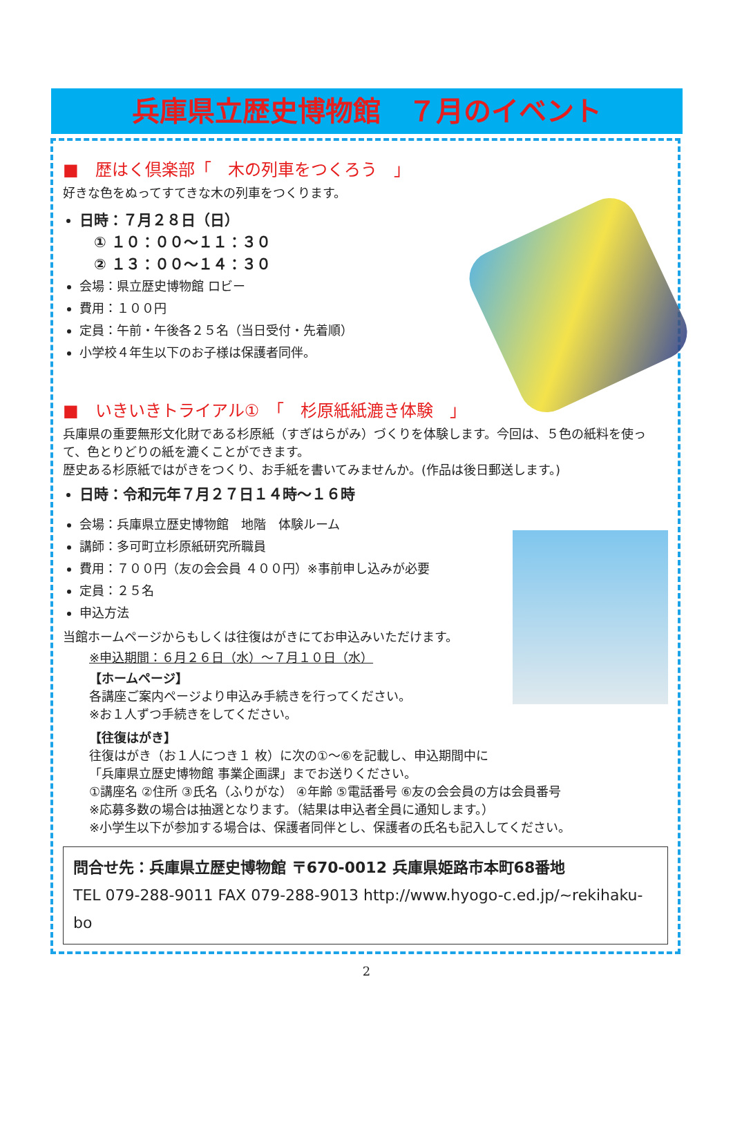兵庫県立歴史博物館　７月のイベント
■　歴はく倶楽部「　木の列車をつくろう　」
好きな色をぬってすてきな木の列車をつくります。
日時：７月２８日（日）
　① １０：００～１１：３０
　② １３：００～１４：３０
会場：県立歴史博物館 ロビー
費用：１００円
定員：午前・午後各２５名（当日受付・先着順）
小学校４年生以下のお子様は保護者同伴。
■　いきいきトライアル①　「　杉原紙紙漉き体験　」
兵庫県の重要無形文化財である杉原紙（すぎはらがみ）づくりを体験します。今回は、５色の紙料を使って、色とりどりの紙を漉くことができます。
歴史ある杉原紙ではがきをつくり、お手紙を書いてみませんか。(作品は後日郵送します。)
日時：令和元年７月２７日１４時～１６時
会場：兵庫県立歴史博物館　地階　体験ルーム
講師：多可町立杉原紙研究所職員
費用：７００円（友の会会員 ４００円）※事前申し込みが必要
定員：２５名
申込方法
当館ホームページからもしくは往復はがきにてお申込みいただけます。
※申込期間：６月２６日（水）～７月１０日（水）
【ホームページ】
各講座ご案内ページより申込み手続きを行ってください。
※お１人ずつ手続きをしてください。
【往復はがき】
往復はがき（お１人につき１ 枚）に次の①～⑥を記載し、申込期間中に
「兵庫県立歴史博物館 事業企画課」までお送りください。
①講座名 ②住所 ③氏名（ふりがな） ④年齢 ⑤電話番号 ⑥友の会会員の方は会員番号
※応募多数の場合は抽選となります。（結果は申込者全員に通知します。）
※小学生以下が参加する場合は、保護者同伴とし、保護者の氏名も記入してください。
問合せ先：兵庫県立歴史博物館 〒670-0012 兵庫県姫路市本町68番地
TEL 079-288-9011 FAX 079-288-9013 http://www.hyogo-c.ed.jp/~rekihaku-bo
2